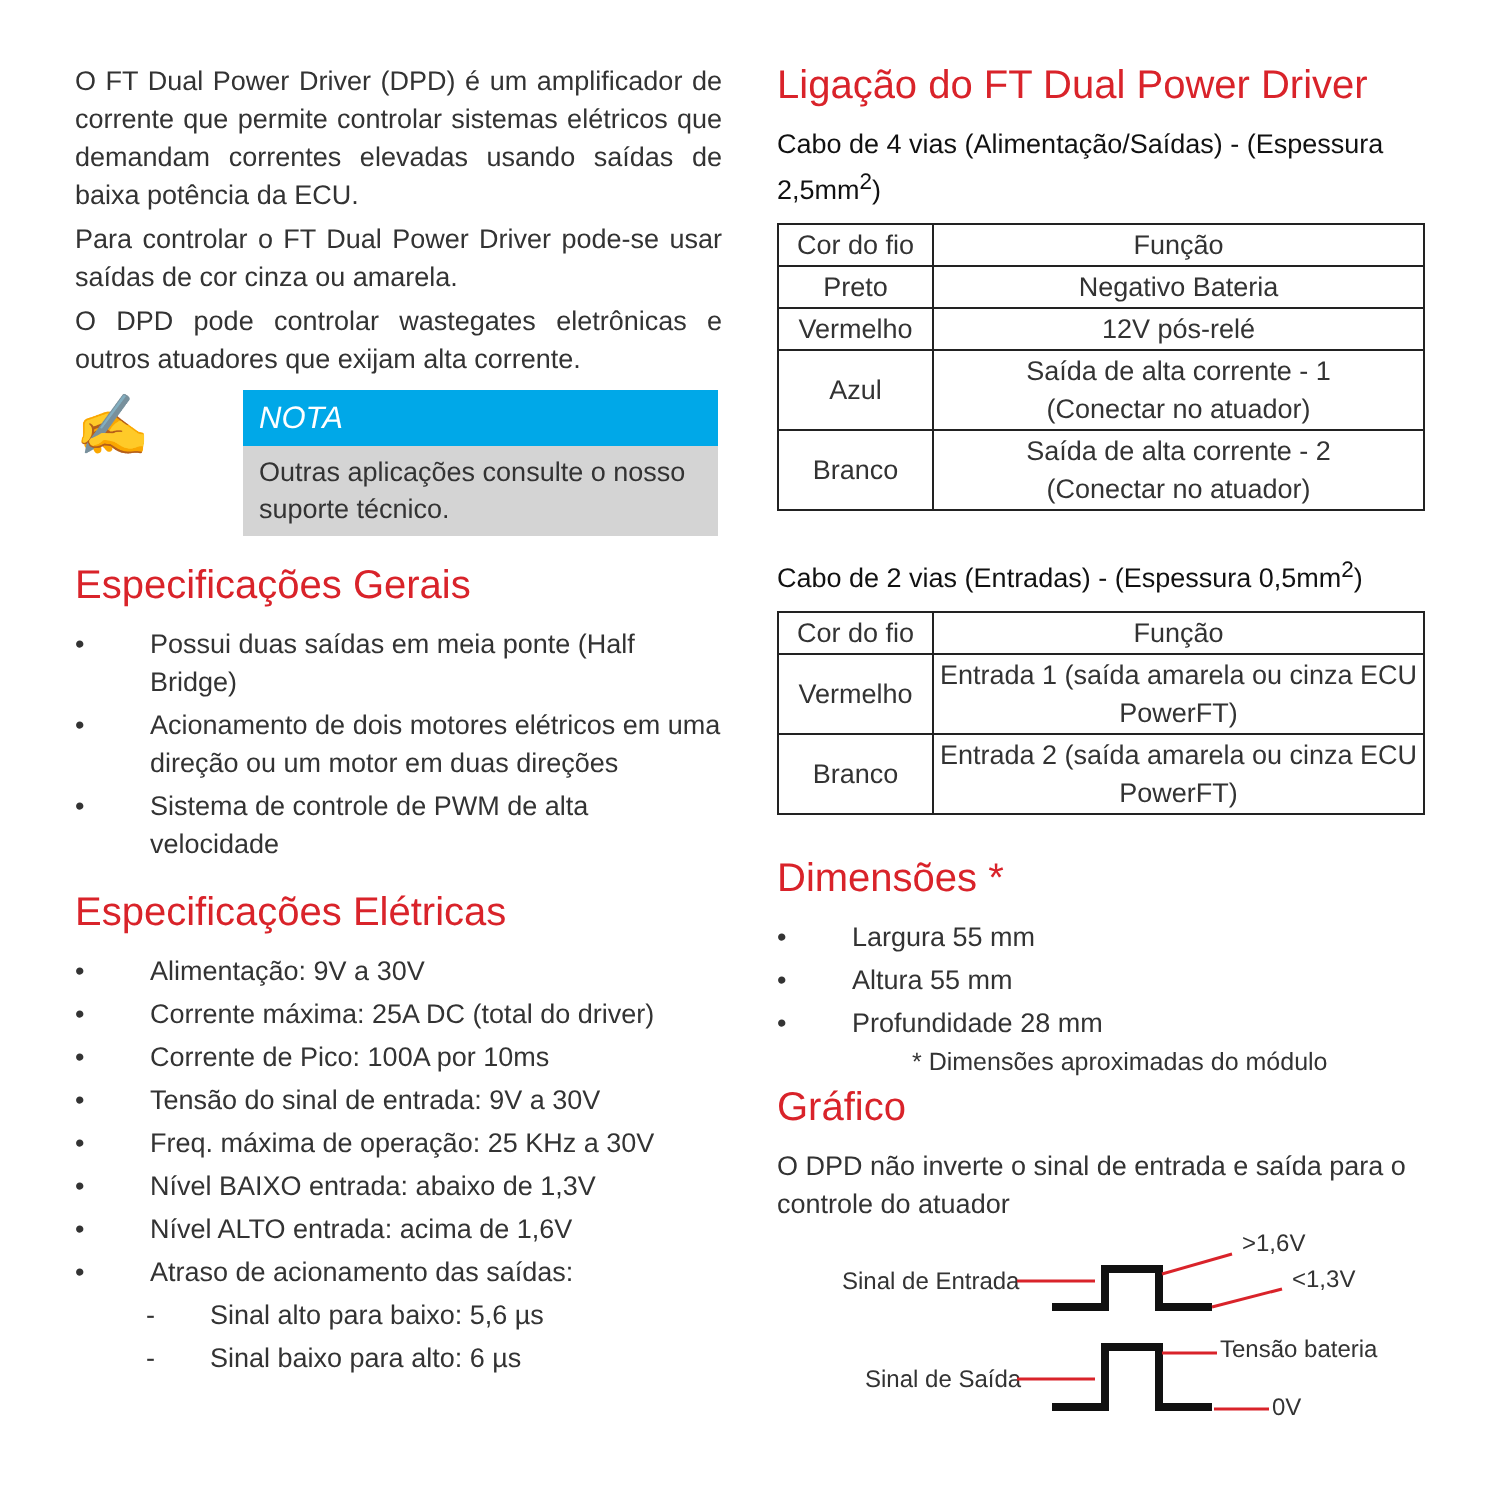O FT Dual Power Driver (DPD) é um amplificador de corrente que permite controlar sistemas elétricos que demandam correntes elevadas usando saídas de baixa potência da ECU.
Para controlar o FT Dual Power Driver pode-se usar saídas de cor cinza ou amarela.
O DPD pode controlar wastegates eletrônicas e outros atuadores que exijam alta corrente.
✍
NOTA
Outras aplicações consulte o nosso suporte técnico.
Especificações Gerais
• Possui duas saídas em meia ponte (Half Bridge)
• Acionamento de dois motores elétricos em uma direção ou um motor em duas direções
• Sistema de controle de PWM de alta velocidade
Especificações Elétricas
• Alimentação: 9V a 30V
• Corrente máxima: 25A DC (total do driver)
• Corrente de Pico: 100A por 10ms
• Tensão do sinal de entrada: 9V a 30V
• Freq. máxima de operação: 25 KHz a 30V
• Nível BAIXO entrada: abaixo de 1,3V
• Nível ALTO entrada: acima de 1,6V
• Atraso de acionamento das saídas:
- Sinal alto para baixo: 5,6 µs
- Sinal baixo para alto: 6 µs
Ligação do FT Dual Power Driver
Cabo de 4 vias (Alimentação/Saídas) - (Espessura 2,5mm<sup>2</sup>)
| Cor do fio | Função |
| --- | --- |
| Preto | Negativo Bateria |
| Vermelho | 12V pós-relé |
| Azul | Saída de alta corrente - 1 (Conectar no atuador) |
| Branco | Saída de alta corrente - 2 (Conectar no atuador) |
Cabo de 2 vias (Entradas) - (Espessura 0,5mm<sup>2</sup>)
| Cor do fio | Função |
| --- | --- |
| Vermelho | Entrada 1 (saída amarela ou cinza ECU PowerFT) |
| Branco | Entrada 2 (saída amarela ou cinza ECU PowerFT) |
Dimensões *
• Largura 55 mm
• Altura 55 mm
• Profundidade 28 mm
* Dimensões aproximadas do módulo
Gráfico
O DPD não inverte o sinal de entrada e saída para o controle do atuador
Sinal de Entrada
>1,6V
<1,3V
Sinal de Saída
Tensão bateria
0V